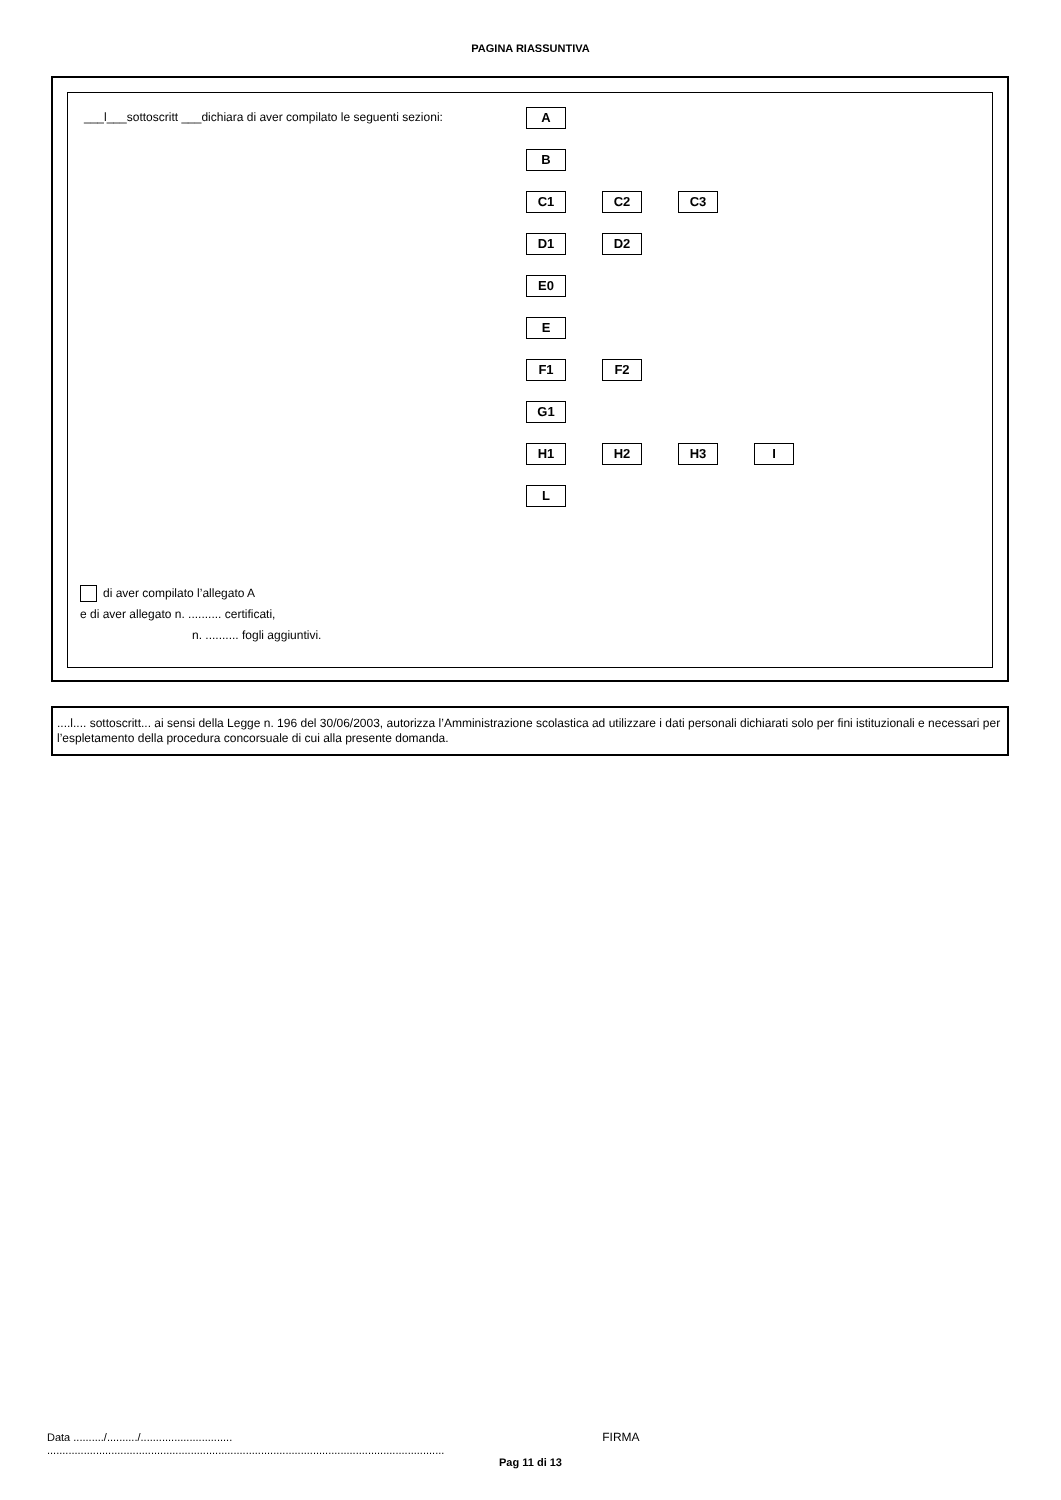PAGINA RIASSUNTIVA
___l___sottoscritt ___dichiara di aver compilato le seguenti sezioni:
A
B
C1 C2 C3
D1 D2
E0
E
F1 F2
G1
H1 H2 H3 I
L
di aver compilato l’allegato A
e di aver allegato n. .......... certificati,
n. .......... fogli aggiuntivi.
....l.... sottoscritt... ai sensi della Legge n. 196 del 30/06/2003, autorizza l’Amministrazione scolastica ad utilizzare i dati personali dichiarati solo per fini istituzionali e necessari per l’espletamento della procedura concorsuale di cui alla presente domanda.
Data ........../........../.............................. FIRMA ..................................................................................................................................
Pag 11 di 13